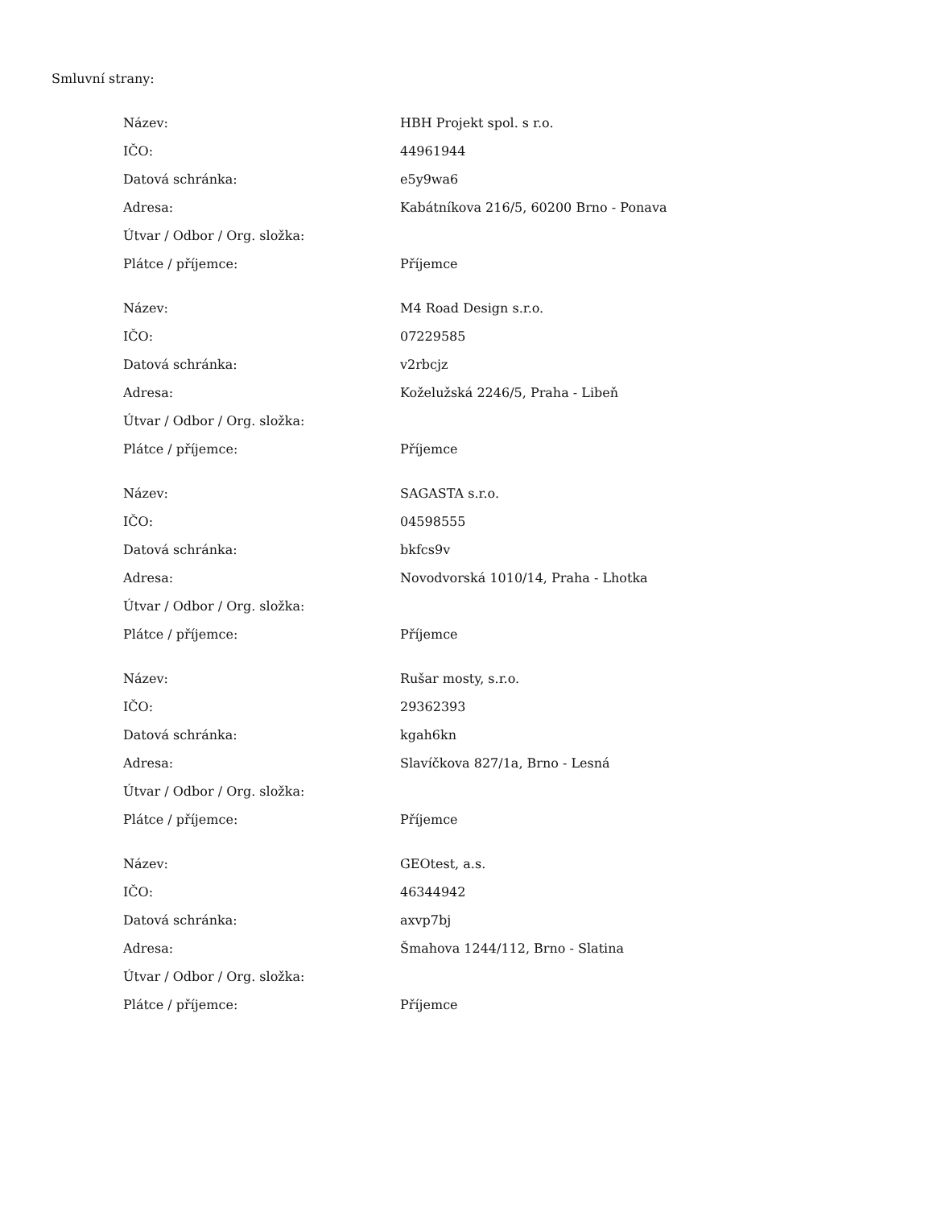Smluvní strany:
| Název: | HBH Projekt spol. s r.o. |
| IČO: | 44961944 |
| Datová schránka: | e5y9wa6 |
| Adresa: | Kabátníkova 216/5, 60200 Brno - Ponava |
| Útvar / Odbor / Org. složka: | |
| Plátce / příjemce: | Příjemce |
| Název: | M4 Road Design s.r.o. |
| IČO: | 07229585 |
| Datová schránka: | v2rbcjz |
| Adresa: | Koželužská 2246/5, Praha - Libeň |
| Útvar / Odbor / Org. složka: | |
| Plátce / příjemce: | Příjemce |
| Název: | SAGASTA s.r.o. |
| IČO: | 04598555 |
| Datová schránka: | bkfcs9v |
| Adresa: | Novodvorská 1010/14, Praha - Lhotka |
| Útvar / Odbor / Org. složka: | |
| Plátce / příjemce: | Příjemce |
| Název: | Rušar mosty, s.r.o. |
| IČO: | 29362393 |
| Datová schránka: | kgah6kn |
| Adresa: | Slavíčkova 827/1a, Brno - Lesná |
| Útvar / Odbor / Org. složka: | |
| Plátce / příjemce: | Příjemce |
| Název: | GEOtest, a.s. |
| IČO: | 46344942 |
| Datová schránka: | axvp7bj |
| Adresa: | Šmahova 1244/112, Brno - Slatina |
| Útvar / Odbor / Org. složka: | |
| Plátce / příjemce: | Příjemce |